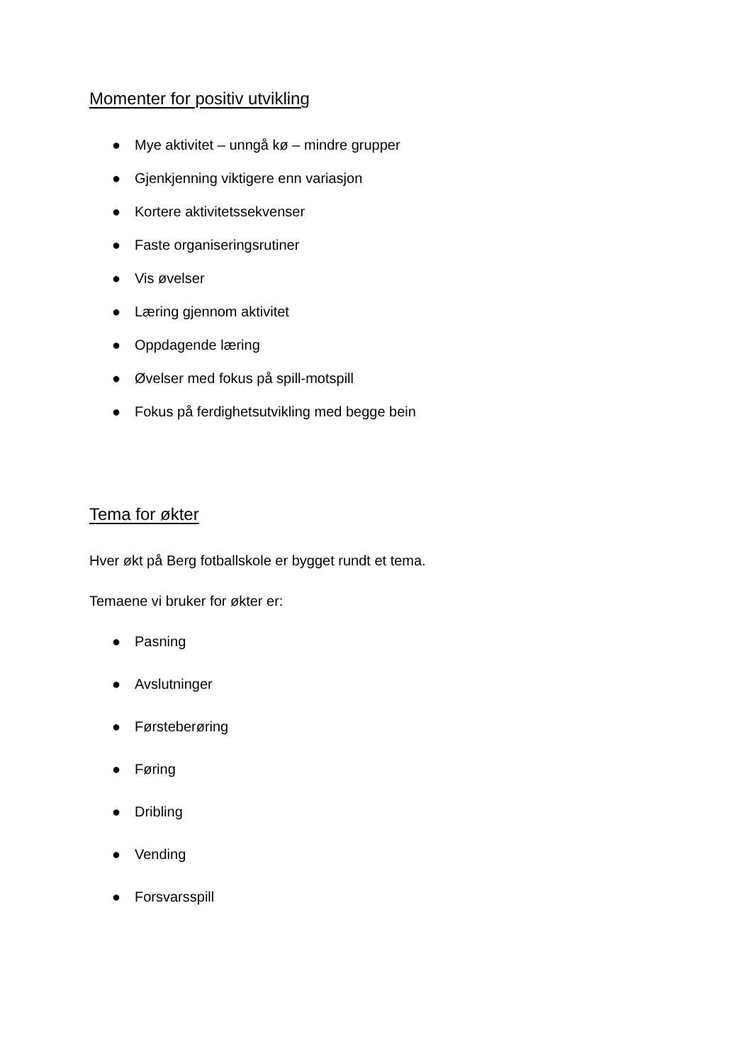Momenter for positiv utvikling
● Mye aktivitet – unngå kø – mindre grupper
● Gjenkjenning viktigere enn variasjon
● Kortere aktivitetssekvenser
● Faste organiseringsrutiner
● Vis øvelser
● Læring gjennom aktivitet
● Oppdagende læring
● Øvelser med fokus på spill-motspill
● Fokus på ferdighetsutvikling med begge bein
Tema for økter
Hver økt på Berg fotballskole er bygget rundt et tema.
Temaene vi bruker for økter er:
● Pasning
● Avslutninger
● Førsteberøring
● Føring
● Dribling
● Vending
● Forsvarsspill